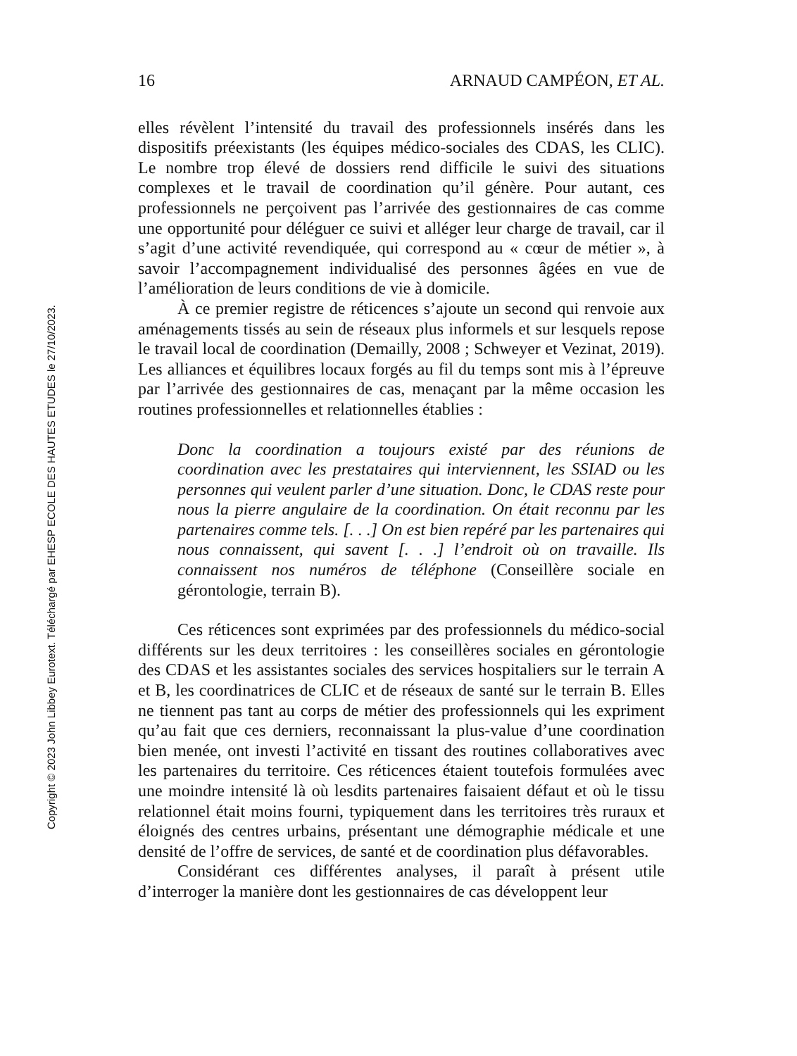Copyright © 2023 John Libbey Eurotext. Téléchargé par EHESP ECOLE DES HAUTES ETUDES le 27/10/2023.
16 ARNAUD CAMPÉON, ET AL.
elles révèlent l’intensité du travail des professionnels insérés dans les dispositifs préexistants (les équipes médico-sociales des CDAS, les CLIC). Le nombre trop élevé de dossiers rend difficile le suivi des situations complexes et le travail de coordination qu’il génère. Pour autant, ces professionnels ne perçoivent pas l’arrivée des gestionnaires de cas comme une opportunité pour déléguer ce suivi et alléger leur charge de travail, car il s’agit d’une activité revendiquée, qui correspond au « cœur de métier », à savoir l’accompagnement individualisé des personnes âgées en vue de l’amélioration de leurs conditions de vie à domicile.
À ce premier registre de réticences s’ajoute un second qui renvoie aux aménagements tissés au sein de réseaux plus informels et sur lesquels repose le travail local de coordination (Demailly, 2008 ; Schweyer et Vezinat, 2019). Les alliances et équilibres locaux forgés au fil du temps sont mis à l’épreuve par l’arrivée des gestionnaires de cas, menaçant par la même occasion les routines professionnelles et relationnelles établies :
Donc la coordination a toujours existé par des réunions de coordination avec les prestataires qui interviennent, les SSIAD ou les personnes qui veulent parler d’une situation. Donc, le CDAS reste pour nous la pierre angulaire de la coordination. On était reconnu par les partenaires comme tels. [. . .] On est bien repéré par les partenaires qui nous connaissent, qui savent [. . .] l’endroit où on travaille. Ils connaissent nos numéros de téléphone (Conseillère sociale en gérontologie, terrain B).
Ces réticences sont exprimées par des professionnels du médico-social différents sur les deux territoires : les conseillères sociales en gérontologie des CDAS et les assistantes sociales des services hospitaliers sur le terrain A et B, les coordinatrices de CLIC et de réseaux de santé sur le terrain B. Elles ne tiennent pas tant au corps de métier des professionnels qui les expriment qu’au fait que ces derniers, reconnaissant la plus-value d’une coordination bien menée, ont investi l’activité en tissant des routines collaboratives avec les partenaires du territoire. Ces réticences étaient toutefois formulées avec une moindre intensité là où lesdits partenaires faisaient défaut et où le tissu relationnel était moins fourni, typiquement dans les territoires très ruraux et éloignés des centres urbains, présentant une démographie médicale et une densité de l’offre de services, de santé et de coordination plus défavorables.
Considérant ces différentes analyses, il paraît à présent utile d’interroger la manière dont les gestionnaires de cas développent leur